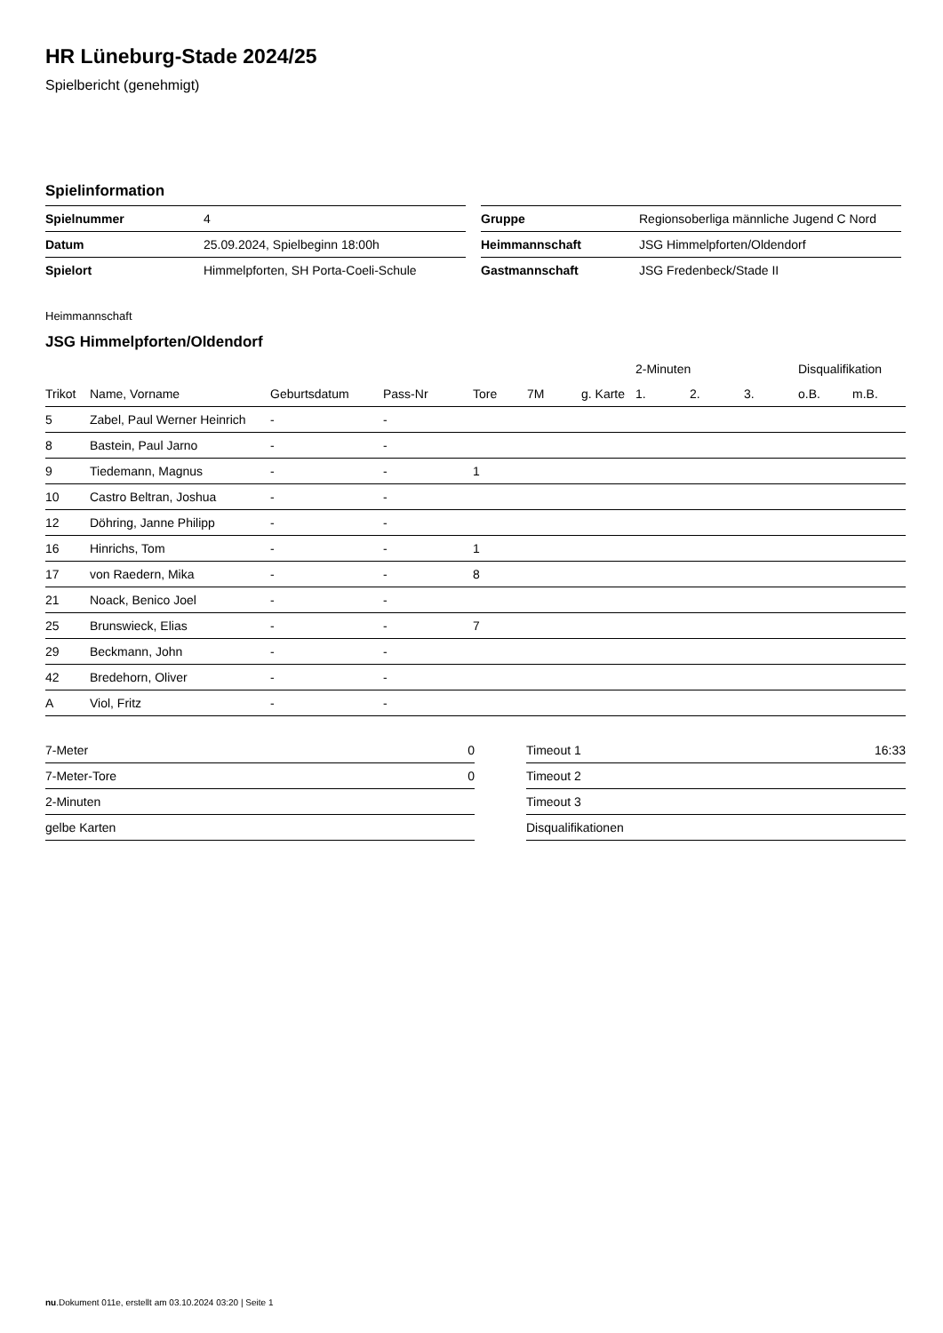HR Lüneburg-Stade 2024/25
Spielbericht (genehmigt)
Spielinformation
| Spielnummer | 4 |
| Datum | 25.09.2024, Spielbeginn 18:00h |
| Spielort | Himmelpforten, SH Porta-Coeli-Schule |
| Gruppe | Regionsoberliga männliche Jugend C Nord |
| Heimmannschaft | JSG Himmelpforten/Oldendorf |
| Gastmannschaft | JSG Fredenbeck/Stade II |
Heimmannschaft
JSG Himmelpforten/Oldendorf
| | | | | | | | 2-Minuten | | | Disqualifikation | |
| --- | --- | --- | --- | --- | --- | --- | --- | --- | --- | --- | --- |
| Trikot | Name, Vorname | Geburtsdatum | Pass-Nr | Tore | 7M | g. Karte | 1. | 2. | 3. | o.B. | m.B. |
| 5 | Zabel, Paul Werner Heinrich | - | - | | | | | | | | |
| 8 | Bastein, Paul Jarno | - | - | | | | | | | | |
| 9 | Tiedemann, Magnus | - | - | 1 | | | | | | | |
| 10 | Castro Beltran, Joshua | - | - | | | | | | | | |
| 12 | Döhring, Janne Philipp | - | - | | | | | | | | |
| 16 | Hinrichs, Tom | - | - | 1 | | | | | | | |
| 17 | von Raedern, Mika | - | - | 8 | | | | | | | |
| 21 | Noack, Benico Joel | - | - | | | | | | | | |
| 25 | Brunswieck, Elias | - | - | 7 | | | | | | | |
| 29 | Beckmann, John | - | - | | | | | | | | |
| 42 | Bredehorn, Oliver | - | - | | | | | | | | |
| A | Viol, Fritz | - | - | | | | | | | | |
| 7-Meter | 0 |
| 7-Meter-Tore | 0 |
| 2-Minuten | |
| gelbe Karten | |
| Timeout 1 | 16:33 |
| Timeout 2 | |
| Timeout 3 | |
| Disqualifikationen | |
nu.Dokument 011e, erstellt am 03.10.2024 03:20 | Seite 1